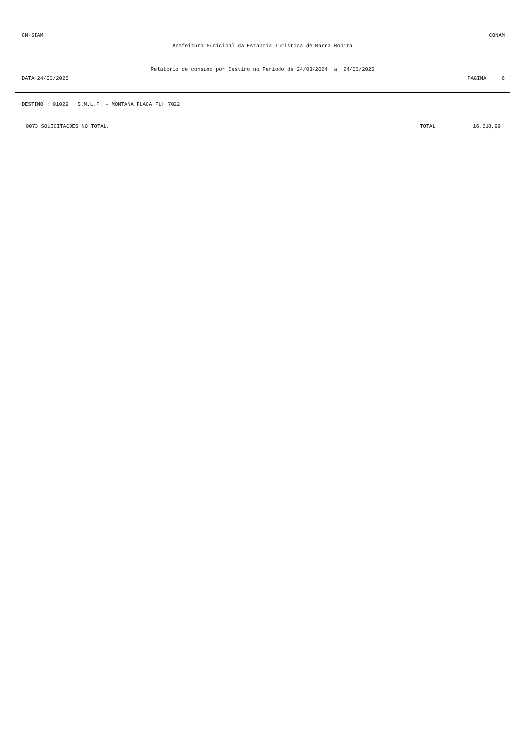CN-SIAM CONAM
Prefeitura Municipal da Estancia Turistica de Barra Bonita
Relatorio de consumo por Destino no Periodo de 24/03/2024 a 24/03/2025
DATA 24/03/2025 PAGINA 6
DESTINO : 01029 S.M.L.P. - MONTANA PLACA FLH 7022
0073 SOLICITACOES NO TOTAL. TOTAL 16.618,99